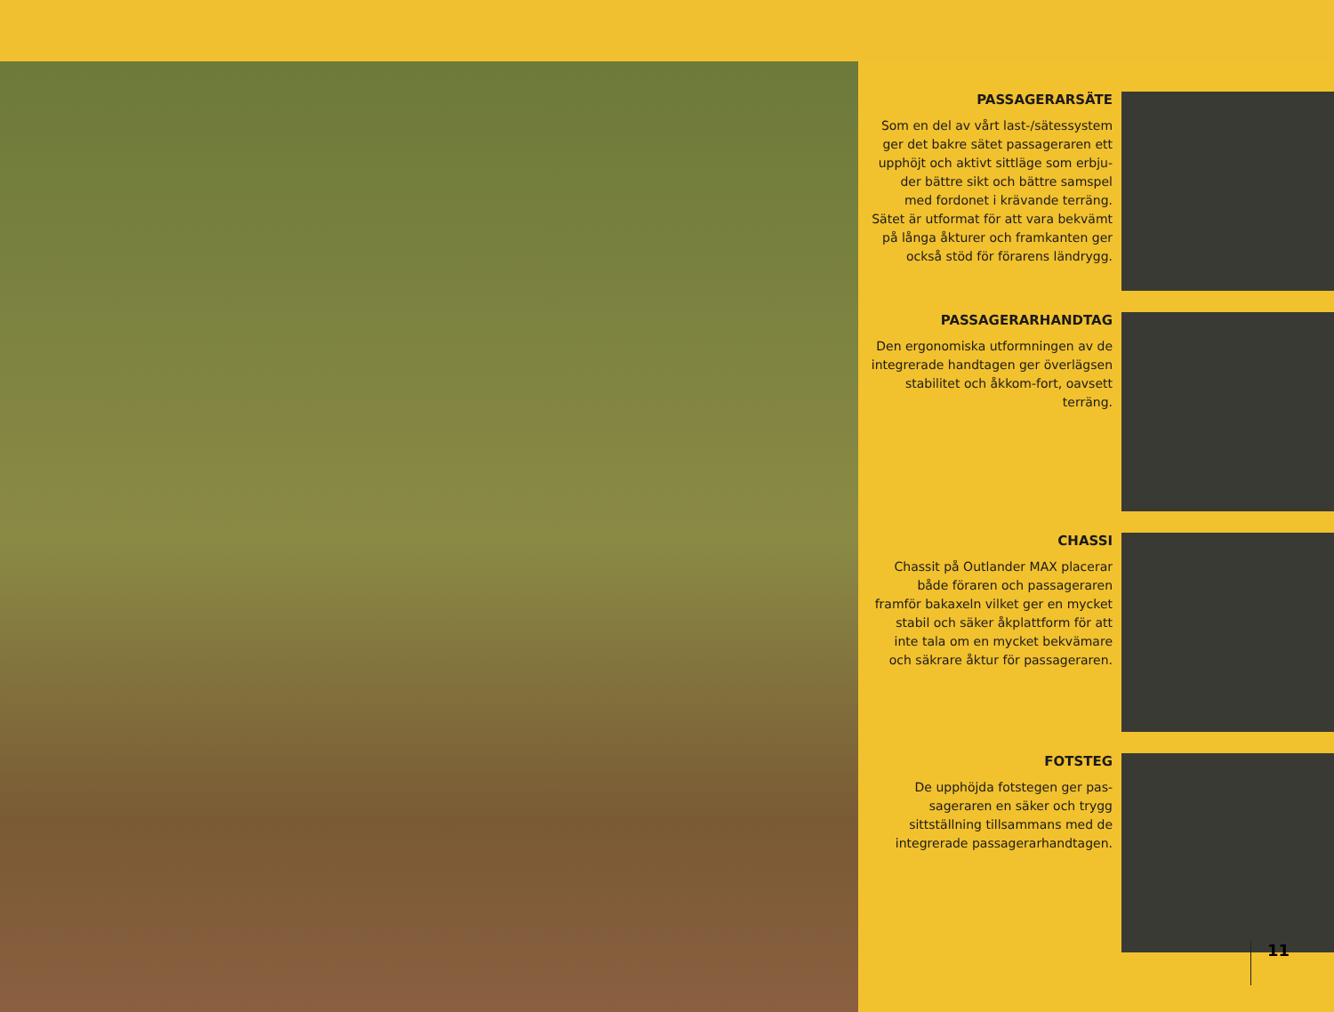PASSAGERARSÄTE
Som en del av vårt last-/sätessystem ger det bakre sätet passageraren ett upphöjt och aktivt sittläge som erbju-der bättre sikt och bättre samspel med fordonet i krävande terräng. Sätet är utformat för att vara bekvämt på långa åkturer och framkanten ger också stöd för förarens ländrygg.
PASSAGERARHANDTAG
Den ergonomiska utformningen av de integrerade handtagen ger överlägsen stabilitet och åkkom-fort, oavsett terräng.
CHASSI
Chassit på Outlander MAX placerar både föraren och passageraren framför bakaxeln vilket ger en mycket stabil och säker åkplattform för att inte tala om en mycket bekvämare och säkrare åktur för passageraren.
FOTSTEG
De upphöjda fotstegen ger pas-sageraren en säker och trygg sittställning tillsammans med de integrerade passagerarhandtagen.
11